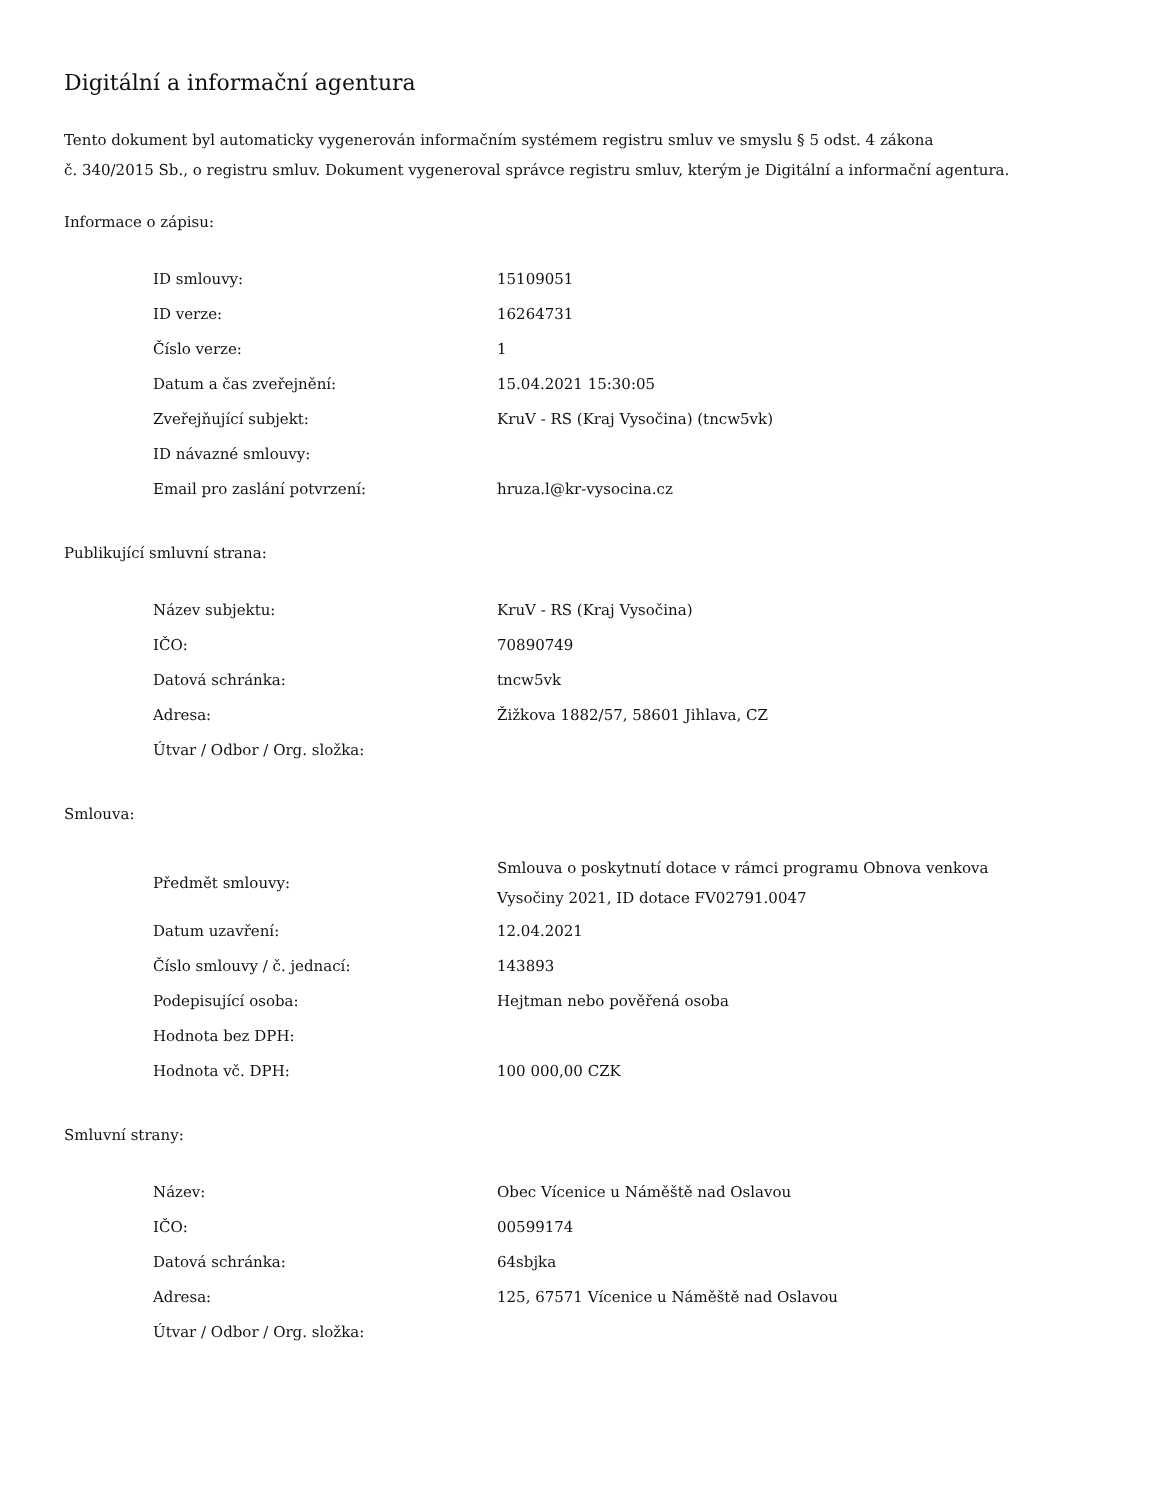Digitální a informační agentura
Tento dokument byl automaticky vygenerován informačním systémem registru smluv ve smyslu § 5 odst. 4 zákona
č. 340/2015 Sb., o registru smluv. Dokument vygeneroval správce registru smluv, kterým je Digitální a informační agentura.
Informace o zápisu:
| ID smlouvy: | 15109051 |
| ID verze: | 16264731 |
| Číslo verze: | 1 |
| Datum a čas zveřejnění: | 15.04.2021 15:30:05 |
| Zveřejňující subjekt: | KruV - RS (Kraj Vysočina) (tncw5vk) |
| ID návazné smlouvy: | |
| Email pro zaslání potvrzení: | hruza.l@kr-vysocina.cz |
Publikující smluvní strana:
| Název subjektu: | KruV - RS (Kraj Vysočina) |
| IČO: | 70890749 |
| Datová schránka: | tncw5vk |
| Adresa: | Žižkova 1882/57, 58601 Jihlava, CZ |
| Útvar / Odbor / Org. složka: | |
Smlouva:
| Předmět smlouvy: | Smlouva o poskytnutí dotace v rámci programu Obnova venkova Vysočiny 2021, ID dotace FV02791.0047 |
| Datum uzavření: | 12.04.2021 |
| Číslo smlouvy / č. jednací: | 143893 |
| Podepisující osoba: | Hejtman nebo pověřená osoba |
| Hodnota bez DPH: | |
| Hodnota vč. DPH: | 100 000,00 CZK |
Smluvní strany:
| Název: | Obec Vícenice u Náměště nad Oslavou |
| IČO: | 00599174 |
| Datová schránka: | 64sbjka |
| Adresa: | 125, 67571 Vícenice u Náměště nad Oslavou |
| Útvar / Odbor / Org. složka: | |